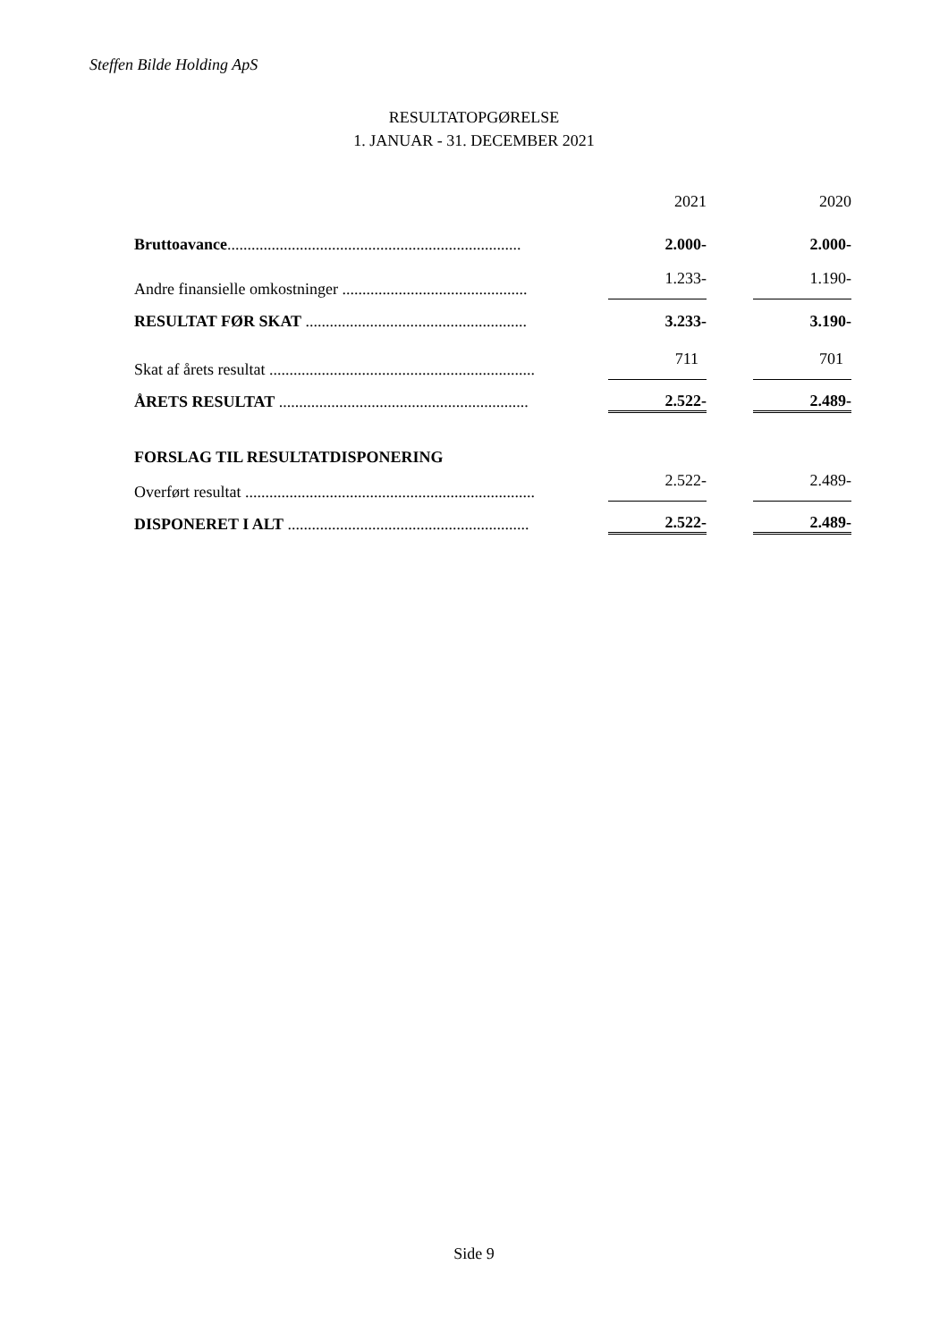Steffen Bilde Holding ApS
RESULTATOPGØRELSE
1. JANUAR - 31. DECEMBER 2021
| | | 2021 | | 2020 |
| Bruttoavance ......................................................................... | | 2.000- | | 2.000- |
| Andre finansielle omkostninger .............................................. | | 1.233- | | 1.190- |
| RESULTAT FØR SKAT ....................................................... | | 3.233- | | 3.190- |
| Skat af årets resultat .................................................................. | | 711 | | 701 |
| ÅRETS RESULTAT .............................................................. | | 2.522- | | 2.489- |
| FORSLAG TIL RESULTATDISPONERING | | | | |
| Overført resultat ........................................................................ | | 2.522- | | 2.489- |
| DISPONERET I ALT ............................................................ | | 2.522- | | 2.489- |
Side 9